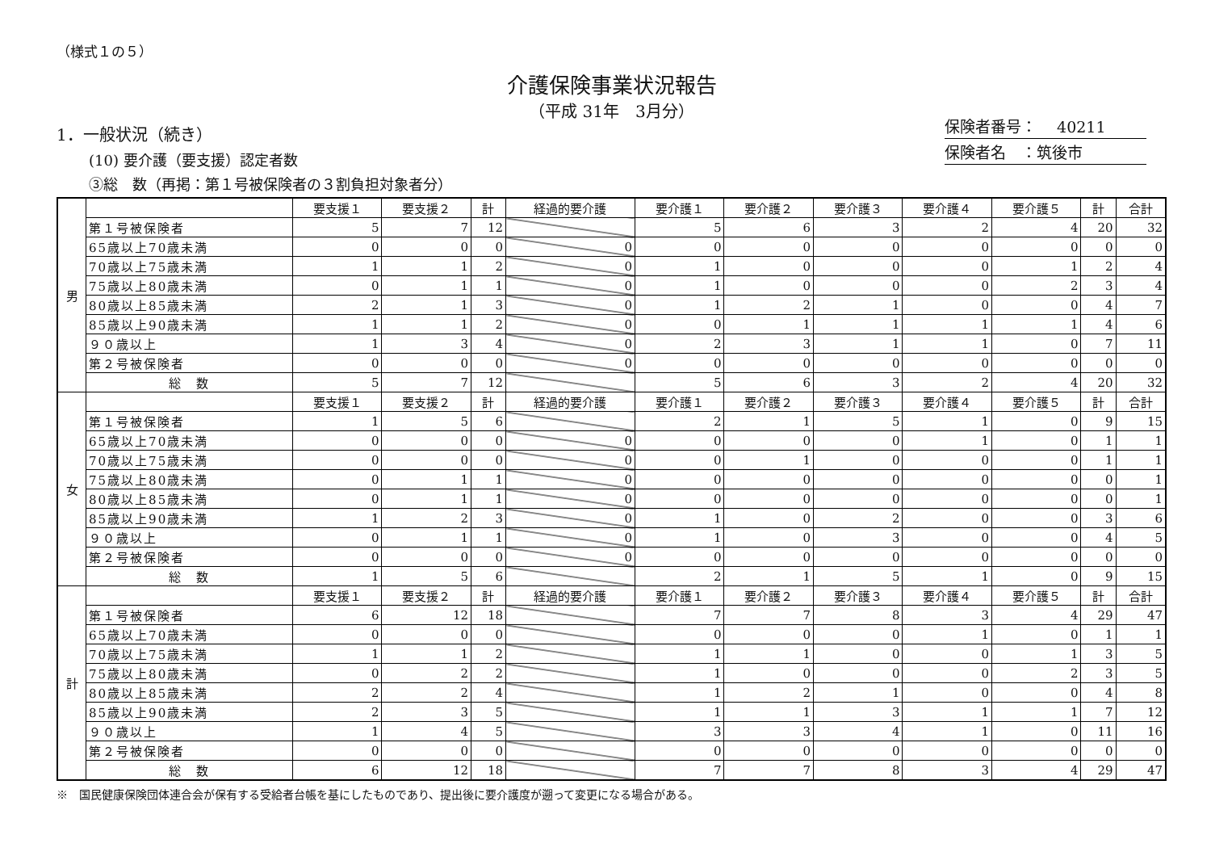（様式１の５）
介護保険事業状況報告
（平成 31年　3月分）
保険者番号：　 40211
保険者名　：筑後市
1．一般状況（続き）
(10) 要介護（要支援）認定者数
③総　数（再掲：第１号被保険者の３割負担対象者分）
| 男 | | 要支援１ | 要支援２ | 計 | 経過的要介護 | 要介護１ | 要介護２ | 要介護３ | 要介護４ | 要介護５ | 計 | 合計 |
| | 第１号被保険者 | 5 | 7 | 12 | | 5 | 6 | 3 | 2 | 4 | 20 | 32 |
| | 65歳以上70歳未満 | 0 | 0 | 0 | 0 | 0 | 0 | 0 | 0 | 0 | 0 | 0 |
| | 70歳以上75歳未満 | 1 | 1 | 2 | 0 | 1 | 0 | 0 | 0 | 1 | 2 | 4 |
| | 75歳以上80歳未満 | 0 | 1 | 1 | 0 | 1 | 0 | 0 | 0 | 2 | 3 | 4 |
| | 80歳以上85歳未満 | 2 | 1 | 3 | 0 | 1 | 2 | 1 | 0 | 0 | 4 | 7 |
| | 85歳以上90歳未満 | 1 | 1 | 2 | 0 | 0 | 1 | 1 | 1 | 1 | 4 | 6 |
| | ９０歳以上 | 1 | 3 | 4 | 0 | 2 | 3 | 1 | 1 | 0 | 7 | 11 |
| | 第２号被保険者 | 0 | 0 | 0 | 0 | 0 | 0 | 0 | 0 | 0 | 0 | 0 |
| | 総 数 | 5 | 7 | 12 | | 5 | 6 | 3 | 2 | 4 | 20 | 32 |
| 女 | | 要支援１ | 要支援２ | 計 | 経過的要介護 | 要介護１ | 要介護２ | 要介護３ | 要介護４ | 要介護５ | 計 | 合計 |
| | 第１号被保険者 | 1 | 5 | 6 | | 2 | 1 | 5 | 1 | 0 | 9 | 15 |
| | 65歳以上70歳未満 | 0 | 0 | 0 | 0 | 0 | 0 | 0 | 1 | 0 | 1 | 1 |
| | 70歳以上75歳未満 | 0 | 0 | 0 | 0 | 0 | 1 | 0 | 0 | 0 | 1 | 1 |
| | 75歳以上80歳未満 | 0 | 1 | 1 | 0 | 0 | 0 | 0 | 0 | 0 | 0 | 1 |
| | 80歳以上85歳未満 | 0 | 1 | 1 | 0 | 0 | 0 | 0 | 0 | 0 | 0 | 1 |
| | 85歳以上90歳未満 | 1 | 2 | 3 | 0 | 1 | 0 | 2 | 0 | 0 | 3 | 6 |
| | ９０歳以上 | 0 | 1 | 1 | 0 | 1 | 0 | 3 | 0 | 0 | 4 | 5 |
| | 第２号被保険者 | 0 | 0 | 0 | 0 | 0 | 0 | 0 | 0 | 0 | 0 | 0 |
| | 総 数 | 1 | 5 | 6 | | 2 | 1 | 5 | 1 | 0 | 9 | 15 |
| 計 | | 要支援１ | 要支援２ | 計 | 経過的要介護 | 要介護１ | 要介護２ | 要介護３ | 要介護４ | 要介護５ | 計 | 合計 |
| | 第１号被保険者 | 6 | 12 | 18 | | 7 | 7 | 8 | 3 | 4 | 29 | 47 |
| | 65歳以上70歳未満 | 0 | 0 | 0 | | 0 | 0 | 0 | 1 | 0 | 1 | 1 |
| | 70歳以上75歳未満 | 1 | 1 | 2 | | 1 | 1 | 0 | 0 | 1 | 3 | 5 |
| | 75歳以上80歳未満 | 0 | 2 | 2 | | 1 | 0 | 0 | 0 | 2 | 3 | 5 |
| | 80歳以上85歳未満 | 2 | 2 | 4 | | 1 | 2 | 1 | 0 | 0 | 4 | 8 |
| | 85歳以上90歳未満 | 2 | 3 | 5 | | 1 | 1 | 3 | 1 | 1 | 7 | 12 |
| | ９０歳以上 | 1 | 4 | 5 | | 3 | 3 | 4 | 1 | 0 | 11 | 16 |
| | 第２号被保険者 | 0 | 0 | 0 | | 0 | 0 | 0 | 0 | 0 | 0 | 0 |
| | 総 数 | 6 | 12 | 18 | | 7 | 7 | 8 | 3 | 4 | 29 | 47 |
※　国民健康保険団体連合会が保有する受給者台帳を基にしたものであり、提出後に要介護度が遡って変更になる場合がある。